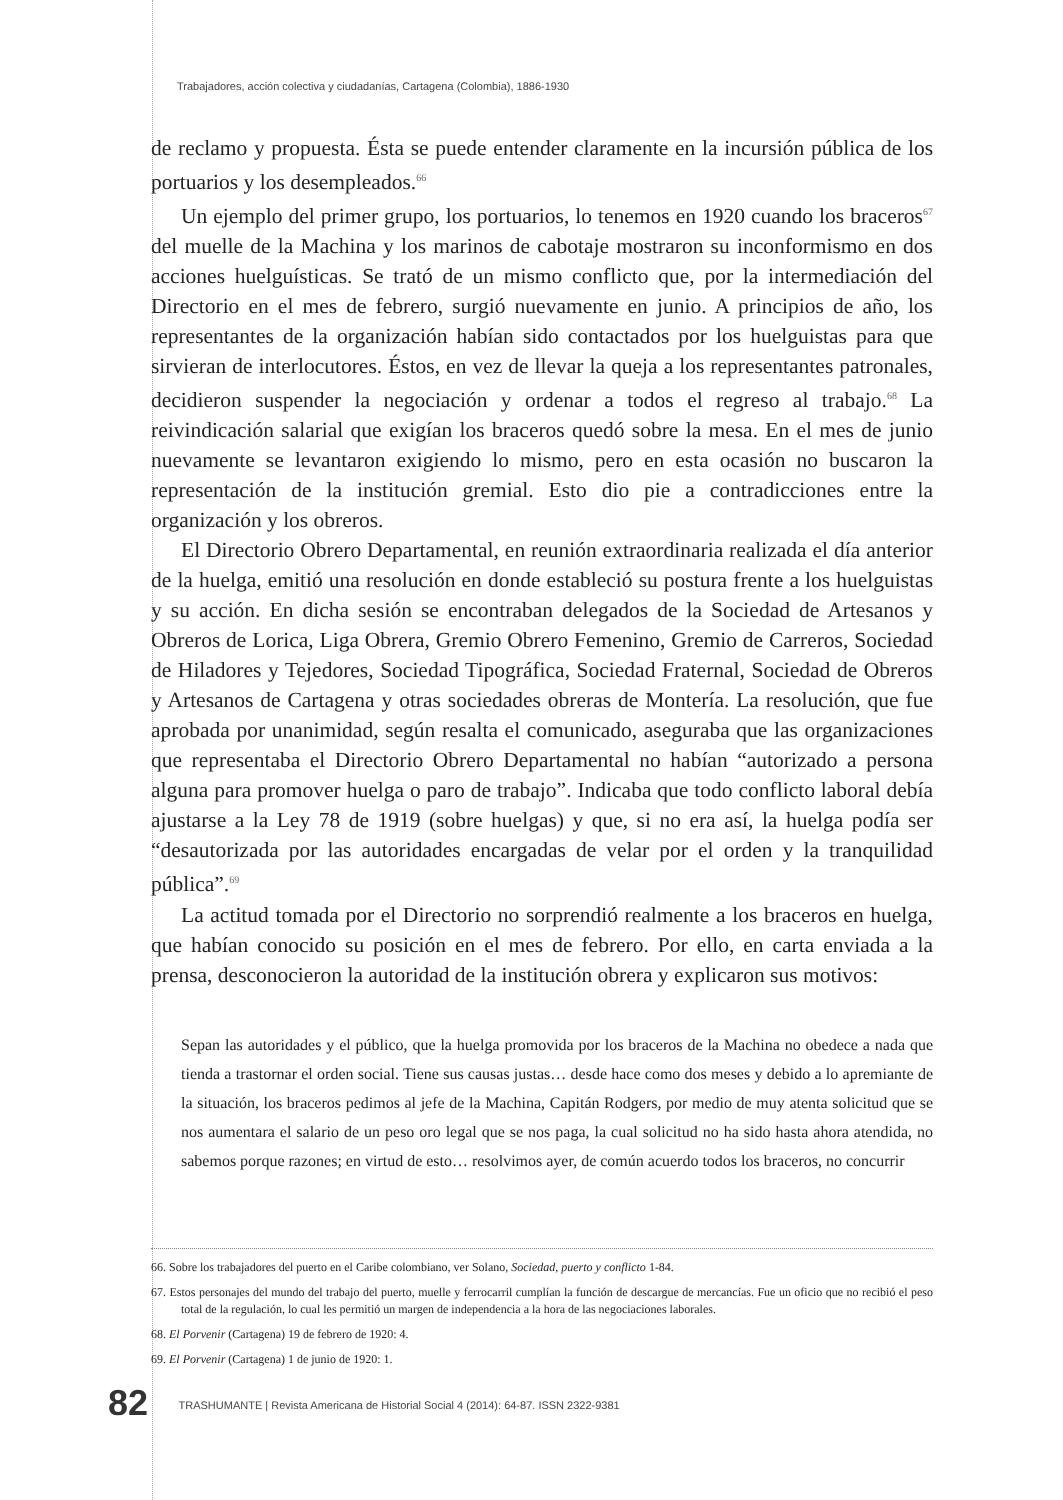Trabajadores, acción colectiva y ciudadanías, Cartagena (Colombia), 1886-1930
de reclamo y propuesta. Ésta se puede entender claramente en la incursión pública de los portuarios y los desempleados.<sup>66</sup>
Un ejemplo del primer grupo, los portuarios, lo tenemos en 1920 cuando los braceros<sup>67</sup> del muelle de la Machina y los marinos de cabotaje mostraron su inconformismo en dos acciones huelguísticas. Se trató de un mismo conflicto que, por la intermediación del Directorio en el mes de febrero, surgió nuevamente en junio. A principios de año, los representantes de la organización habían sido contactados por los huelguistas para que sirvieran de interlocutores. Éstos, en vez de llevar la queja a los representantes patronales, decidieron suspender la negociación y ordenar a todos el regreso al trabajo.<sup>68</sup> La reivindicación salarial que exigían los braceros quedó sobre la mesa. En el mes de junio nuevamente se levantaron exigiendo lo mismo, pero en esta ocasión no buscaron la representación de la institución gremial. Esto dio pie a contradicciones entre la organización y los obreros.
El Directorio Obrero Departamental, en reunión extraordinaria realizada el día anterior de la huelga, emitió una resolución en donde estableció su postura frente a los huelguistas y su acción. En dicha sesión se encontraban delegados de la Sociedad de Artesanos y Obreros de Lorica, Liga Obrera, Gremio Obrero Femenino, Gremio de Carreros, Sociedad de Hiladores y Tejedores, Sociedad Tipográfica, Sociedad Fraternal, Sociedad de Obreros y Artesanos de Cartagena y otras sociedades obreras de Montería. La resolución, que fue aprobada por unanimidad, según resalta el comunicado, aseguraba que las organizaciones que representaba el Directorio Obrero Departamental no habían “autorizado a persona alguna para promover huelga o paro de trabajo”. Indicaba que todo conflicto laboral debía ajustarse a la Ley 78 de 1919 (sobre huelgas) y que, si no era así, la huelga podía ser “desautorizada por las autoridades encargadas de velar por el orden y la tranquilidad pública”.<sup>69</sup>
La actitud tomada por el Directorio no sorprendió realmente a los braceros en huelga, que habían conocido su posición en el mes de febrero. Por ello, en carta enviada a la prensa, desconocieron la autoridad de la institución obrera y explicaron sus motivos:
Sepan las autoridades y el público, que la huelga promovida por los braceros de la Machina no obedece a nada que tienda a trastornar el orden social. Tiene sus causas justas… desde hace como dos meses y debido a lo apremiante de la situación, los braceros pedimos al jefe de la Machina, Capitán Rodgers, por medio de muy atenta solicitud que se nos aumentara el salario de un peso oro legal que se nos paga, la cual solicitud no ha sido hasta ahora atendida, no sabemos porque razones; en virtud de esto… resolvimos ayer, de común acuerdo todos los braceros, no concurrir
66. Sobre los trabajadores del puerto en el Caribe colombiano, ver Solano, Sociedad, puerto y conflicto 1-84.
67. Estos personajes del mundo del trabajo del puerto, muelle y ferrocarril cumplían la función de descargue de mercancías. Fue un oficio que no recibió el peso total de la regulación, lo cual les permitió un margen de independencia a la hora de las negociaciones laborales.
68. El Porvenir (Cartagena) 19 de febrero de 1920: 4.
69. El Porvenir (Cartagena) 1 de junio de 1920: 1.
82 TRASHUMANTE | Revista Americana de Historial Social 4 (2014): 64-87. ISSN 2322-9381